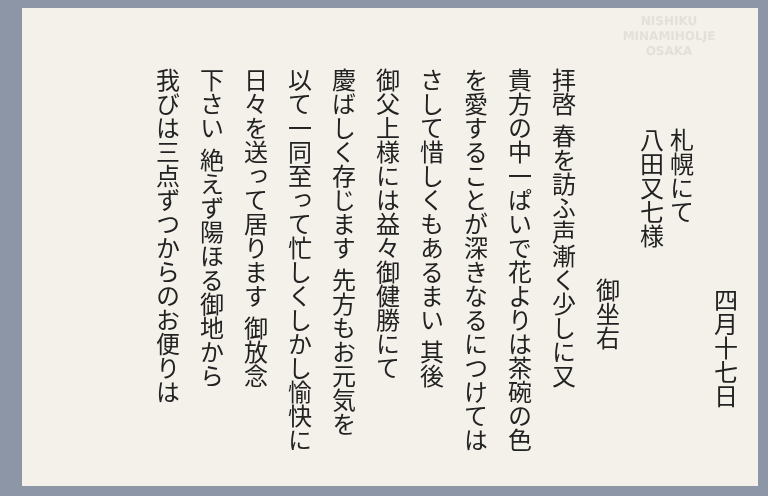NISHIKU
MINAMIHOLJE
OSAKA
四月十七日
札幌にて
八田又七様
御坐右
拝啓 春を訪ふ声漸く少しに又
貴方の中一ぱいで花よりは茶碗の色
を愛することが深きなるにつけては
さして惜しくもあるまい 其後
御父上様には益々御健勝にて
慶ばしく存じます 先方もお元気を
以て一同至って忙しくしかし愉快に
日々を送って居ります 御放念
下さい 絶えず陽ほる御地から
我びは三点ずつからのお便りは